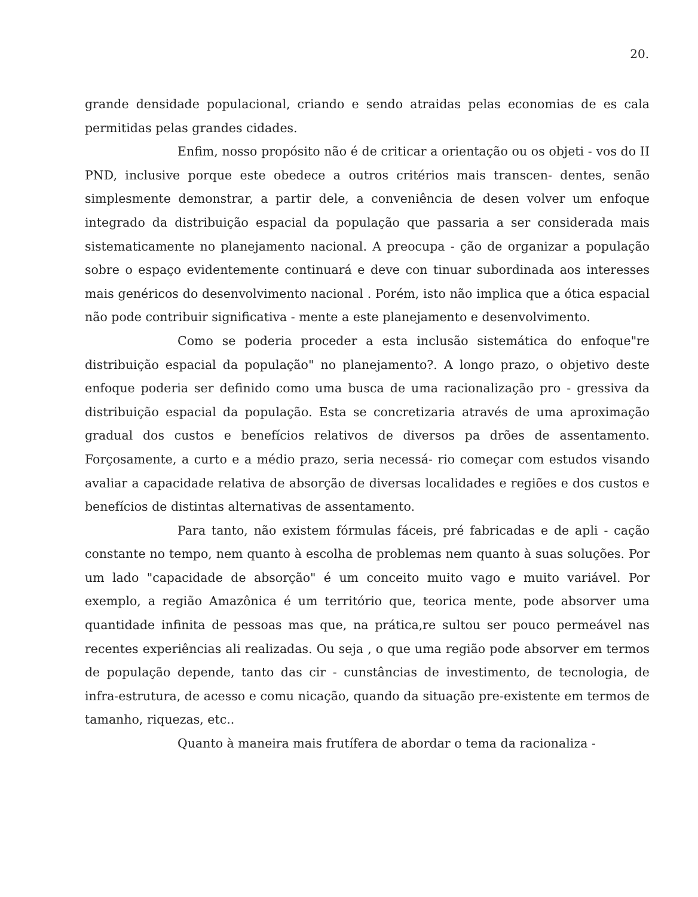20.
grande densidade populacional, criando e sendo atraidas pelas economias de es cala permitidas pelas grandes cidades.
Enfim, nosso propósito não é de criticar a orientação ou os objeti - vos do II PND, inclusive porque este obedece a outros critérios mais transcen- dentes, senão simplesmente demonstrar, a partir dele, a conveniência de desen volver um enfoque integrado da distribuição espacial da população que passaria a ser considerada mais sistematicamente no planejamento nacional. A preocupa - ção de organizar a população sobre o espaço evidentemente continuará e deve con tinuar subordinada aos interesses mais genéricos do desenvolvimento nacional . Porém, isto não implica que a ótica espacial não pode contribuir significativa - mente a este planejamento e desenvolvimento.
Como se poderia proceder a esta inclusão sistemática do enfoque"re distribuição espacial da população" no planejamento?. A longo prazo, o objetivo deste enfoque poderia ser definido como uma busca de uma racionalização pro - gressiva da distribuição espacial da população. Esta se concretizaria através de uma aproximação gradual dos custos e benefícios relativos de diversos pa drões de assentamento. Forçosamente, a curto e a médio prazo, seria necessá- rio começar com estudos visando avaliar a capacidade relativa de absorção de diversas localidades e regiões e dos custos e benefícios de distintas alternativas de assentamento.
Para tanto, não existem fórmulas fáceis, pré fabricadas e de apli - cação constante no tempo, nem quanto à escolha de problemas nem quanto à suas soluções. Por um lado "capacidade de absorção" é um conceito muito vago e muito variável. Por exemplo, a região Amazônica é um território que, teorica mente, pode absorver uma quantidade infinita de pessoas mas que, na prática,re sultou ser pouco permeável nas recentes experiências ali realizadas. Ou seja , o que uma região pode absorver em termos de população depende, tanto das cir - cunstâncias de investimento, de tecnologia, de infra-estrutura, de acesso e comu nicação, quando da situação pre-existente em termos de tamanho, riquezas, etc..
Quanto à maneira mais frutífera de abordar o tema da racionaliza -